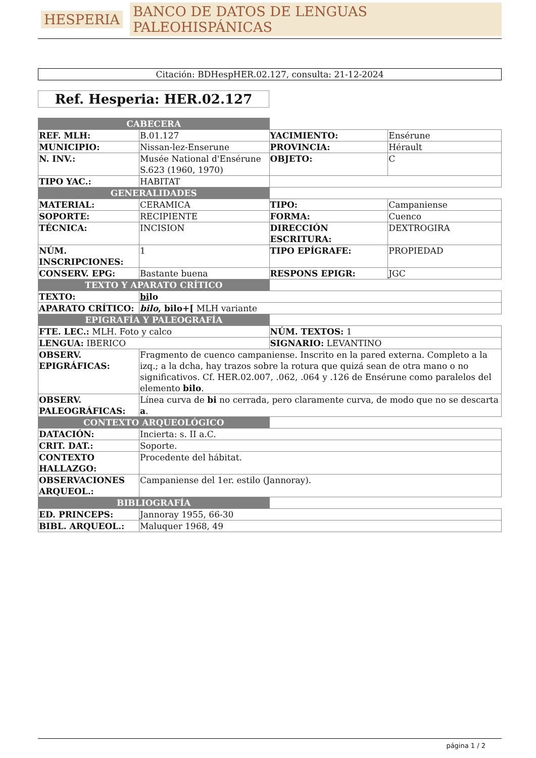HESPERIA BANCO DE DATOS DE LENGUAS PALEOHISPÁNICAS
Citación: BDHespHER.02.127, consulta: 21-12-2024
Ref. Hesperia: HER.02.127
| CABECERA | | | |
| REF. MLH: | B.01.127 | YACIMIENTO: | Ensérune |
| MUNICIPIO: | Nissan-lez-Enserune | PROVINCIA: | Hérault |
| N. INV.: | Musée National d'Ensérune S.623 (1960, 1970) | OBJETO: | C |
| TIPO YAC.: | HABITAT | | |
| GENERALIDADES | | | |
| MATERIAL: | CERAMICA | TIPO: | Campaniense |
| SOPORTE: | RECIPIENTE | FORMA: | Cuenco |
| TÉCNICA: | INCISION | DIRECCIÓN ESCRITURA: | DEXTROGIRA |
| NÚM. INSCRIPCIONES: | 1 | TIPO EPÍGRAFE: | PROPIEDAD |
| CONSERV. EPG: | Bastante buena | RESPONS EPIGR: | JGC |
| TEXTO Y APARATO CRÍTICO | | | |
| TEXTO: | bi lo | | |
| APARATO CRÍTICO: | bilo , bilo+[ MLH variante | | |
| EPIGRAFÍA Y PALEOGRAFÍA | | | |
| FTE. LEC.: MLH. Foto y calco | | NÚM. TEXTOS: 1 | |
| LENGUA: IBERICO | | SIGNARIO: LEVANTINO | |
| OBSERV. EPIGRÁFICAS: | Fragmento de cuenco campaniense. Inscrito en la pared externa. Completo a la izq.; a la dcha, hay trazos sobre la rotura que quizá sean de otra mano o no significativos. Cf. HER.02.007, .062, .064 y .126 de Ensérune como paralelos del elemento bilo . | | |
| OBSERV. PALEOGRÁFICAS: | Línea curva de bi no cerrada, pero claramente curva, de modo que no se descarta a . | | |
| CONTEXTO ARQUEOLÓGICO | | | |
| DATACIÓN: | Incierta: s. II a.C. | | |
| CRIT. DAT.: | Soporte. | | |
| CONTEXTO HALLAZGO: | Procedente del hábitat. | | |
| OBSERVACIONES ARQUEOL.: | Campaniense del 1er. estilo (Jannoray). | | |
| BIBLIOGRAFÍA | | | |
| ED. PRINCEPS: | Jannoray 1955, 66-30 | | |
| BIBL. ARQUEOL.: | Maluquer 1968, 49 | | |
página 1 / 2